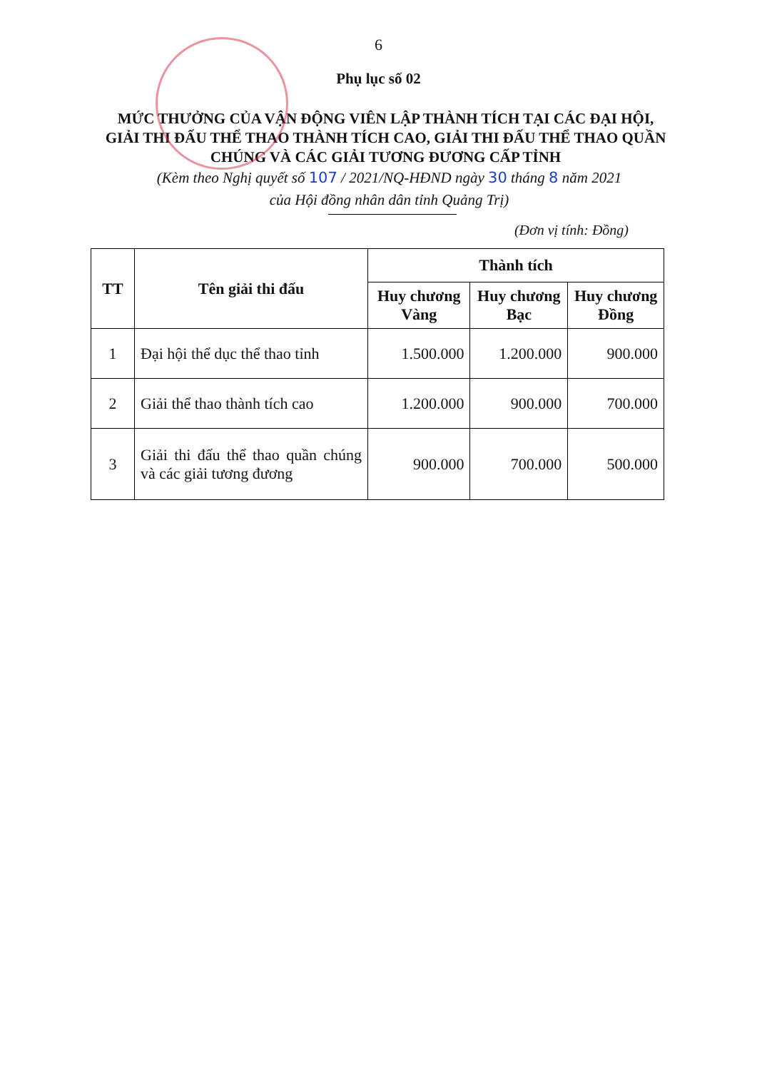6
Phụ lục số 02
MỨC THƯỞNG CỦA VẬN ĐỘNG VIÊN LẬP THÀNH TÍCH TẠI CÁC ĐẠI HỘI, GIẢI THI ĐẤU THỂ THAO THÀNH TÍCH CAO, GIẢI THI ĐẤU THỂ THAO QUẦN CHÚNG VÀ CÁC GIẢI TƯƠNG ĐƯƠNG CẤP TỈNH
(Kèm theo Nghị quyết số 107 / 2021/NQ-HĐND ngày 30 tháng 8 năm 2021
của Hội đồng nhân dân tỉnh Quảng Trị)
(Đơn vị tính: Đồng)
| TT | Tên giải thi đấu | Thành tích | | |
| --- | --- | --- | --- | --- |
| | | Huy chương Vàng | Huy chương Bạc | Huy chương Đồng |
| 1 | Đại hội thể dục thể thao tỉnh | 1.500.000 | 1.200.000 | 900.000 |
| 2 | Giải thể thao thành tích cao | 1.200.000 | 900.000 | 700.000 |
| 3 | Giải thi đấu thể thao quần chúng và các giải tương đương | 900.000 | 700.000 | 500.000 |